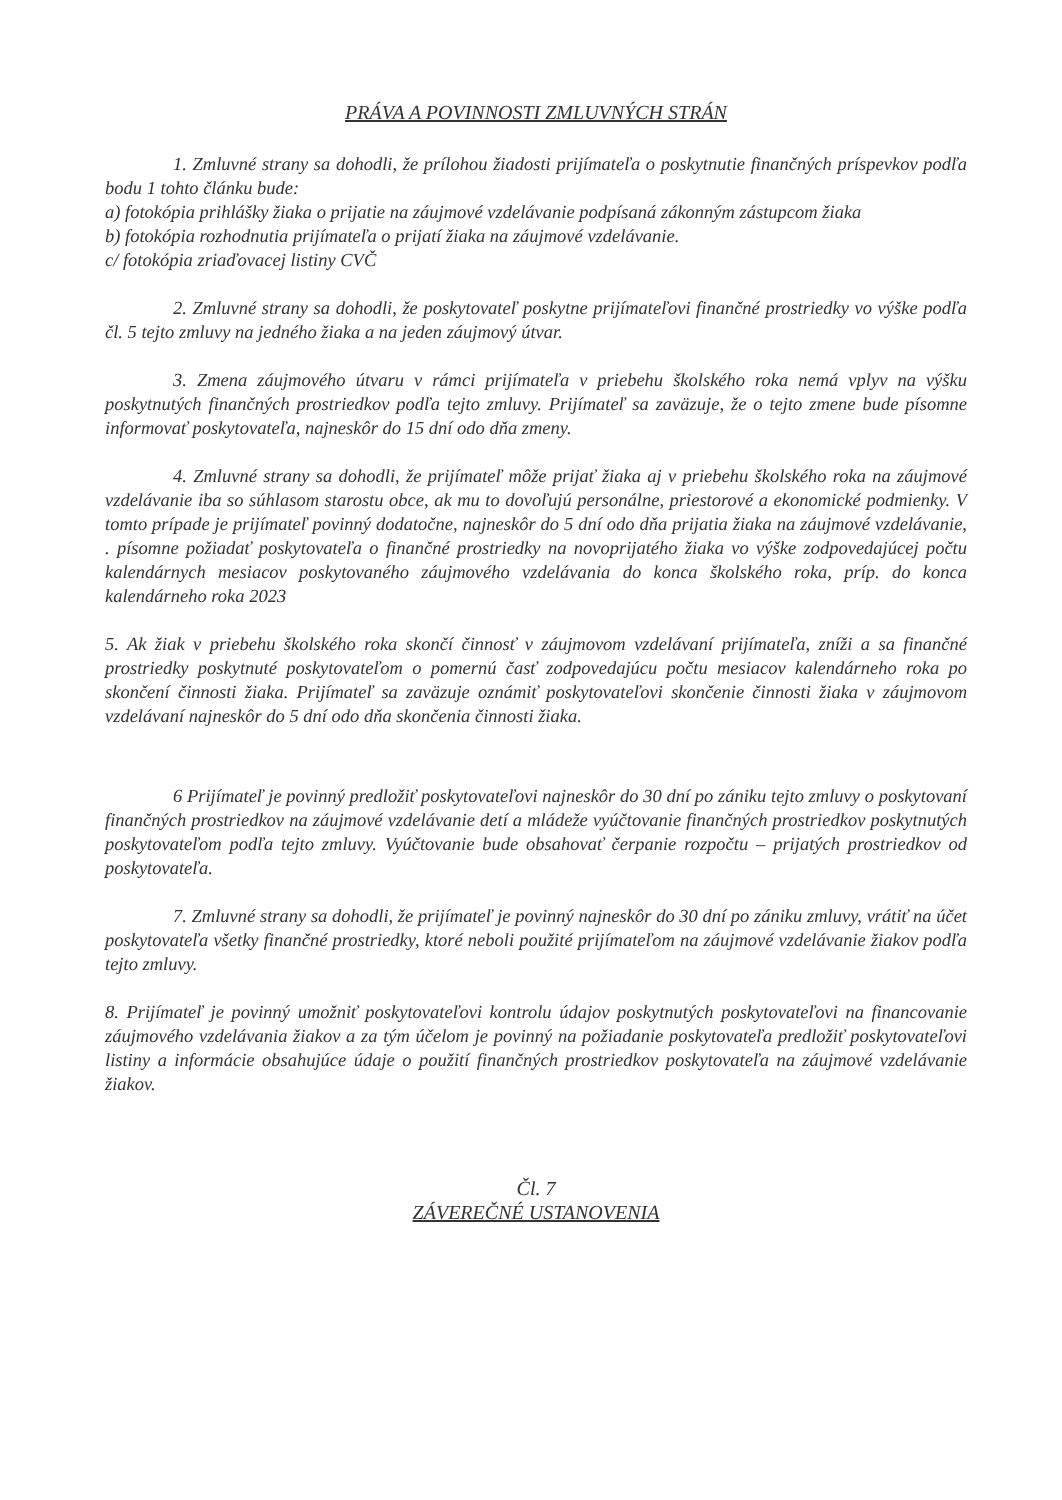PRÁVA A POVINNOSTI ZMLUVNÝCH STRÁN
1. Zmluvné strany sa dohodli, že prílohou žiadosti prijímateľa o poskytnutie finančných príspevkov podľa bodu 1 tohto článku bude:
a) fotokópia prihlášky žiaka o prijatie na záujmové vzdelávanie podpísaná zákonným zástupcom žiaka
b) fotokópia rozhodnutia prijímateľa o prijatí žiaka na záujmové vzdelávanie.
c/ fotokópia zriaďovacej listiny CVČ
2. Zmluvné strany sa dohodli, že poskytovateľ poskytne prijímateľovi finančné prostriedky vo výške podľa čl. 5 tejto zmluvy na jedného žiaka a na jeden záujmový útvar.
3. Zmena záujmového útvaru v rámci prijímateľa v priebehu školského roka nemá vplyv na výšku poskytnutých finančných prostriedkov podľa tejto zmluvy. Prijímateľ sa zaväzuje, že o tejto zmene bude písomne informovať poskytovateľa, najneskôr do 15 dní odo dňa zmeny.
4. Zmluvné strany sa dohodli, že prijímateľ môže prijať žiaka aj v priebehu školského roka na záujmové vzdelávanie iba so súhlasom starostu obce, ak mu to dovoľujú personálne, priestorové a ekonomické podmienky. V tomto prípade je prijímateľ povinný dodatočne, najneskôr do 5 dní odo dňa prijatia žiaka na záujmové vzdelávanie, . písomne požiadať poskytovateľa o finančné prostriedky na novoprijatého žiaka vo výške zodpovedajúcej počtu kalendárnych mesiacov poskytovaného záujmového vzdelávania do konca školského roka, príp. do konca kalendárneho roka 2023
5. Ak žiak v priebehu školského roka skončí činnosť v záujmovom vzdelávaní prijímateľa, zníži a sa finančné prostriedky poskytnuté poskytovateľom o pomernú časť zodpovedajúcu počtu mesiacov kalendárneho roka po skončení činnosti žiaka. Prijímateľ sa zaväzuje oznámiť poskytovateľovi skončenie činnosti žiaka v záujmovom vzdelávaní najneskôr do 5 dní odo dňa skončenia činnosti žiaka.
6 Prijímateľ je povinný predložiť poskytovateľovi najneskôr do 30 dní po zániku tejto zmluvy o poskytovaní finančných prostriedkov na záujmové vzdelávanie detí a mládeže vyúčtovanie finančných prostriedkov poskytnutých poskytovateľom podľa tejto zmluvy. Vyúčtovanie bude obsahovať čerpanie rozpočtu – prijatých prostriedkov od poskytovateľa.
7. Zmluvné strany sa dohodli, že prijímateľ je povinný najneskôr do 30 dní po zániku zmluvy, vrátiť na účet poskytovateľa všetky finančné prostriedky, ktoré neboli použité prijímateľom na záujmové vzdelávanie žiakov podľa tejto zmluvy.
8. Prijímateľ je povinný umožniť poskytovateľovi kontrolu údajov poskytnutých poskytovateľovi na financovanie záujmového vzdelávania žiakov a za tým účelom je povinný na požiadanie poskytovateľa predložiť poskytovateľovi listiny a informácie obsahujúce údaje o použití finančných prostriedkov poskytovateľa na záujmové vzdelávanie žiakov.
Čl. 7
ZÁVEREČNÉ USTANOVENIA